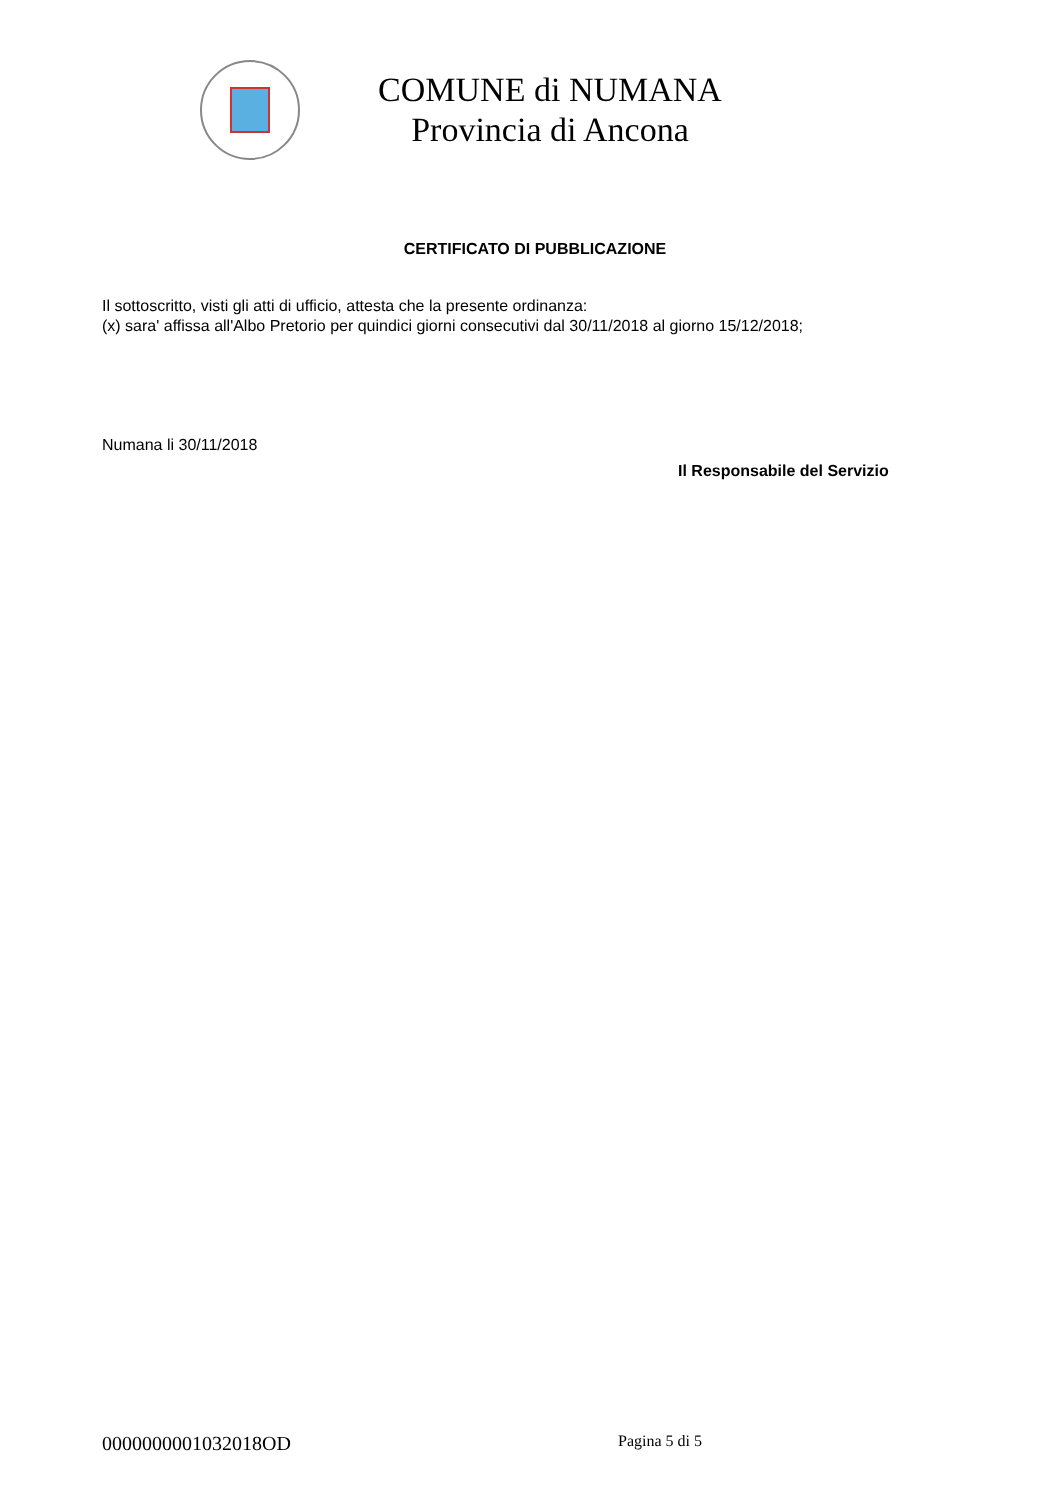COMUNE di NUMANA
Provincia di Ancona
CERTIFICATO DI PUBBLICAZIONE
Il sottoscritto, visti gli atti di ufficio, attesta che la presente ordinanza:
(x) sara' affissa all'Albo Pretorio per quindici giorni consecutivi dal 30/11/2018 al giorno 15/12/2018;
Numana li 30/11/2018
Il Responsabile del Servizio
0000000001032018OD Pagina 5 di 5